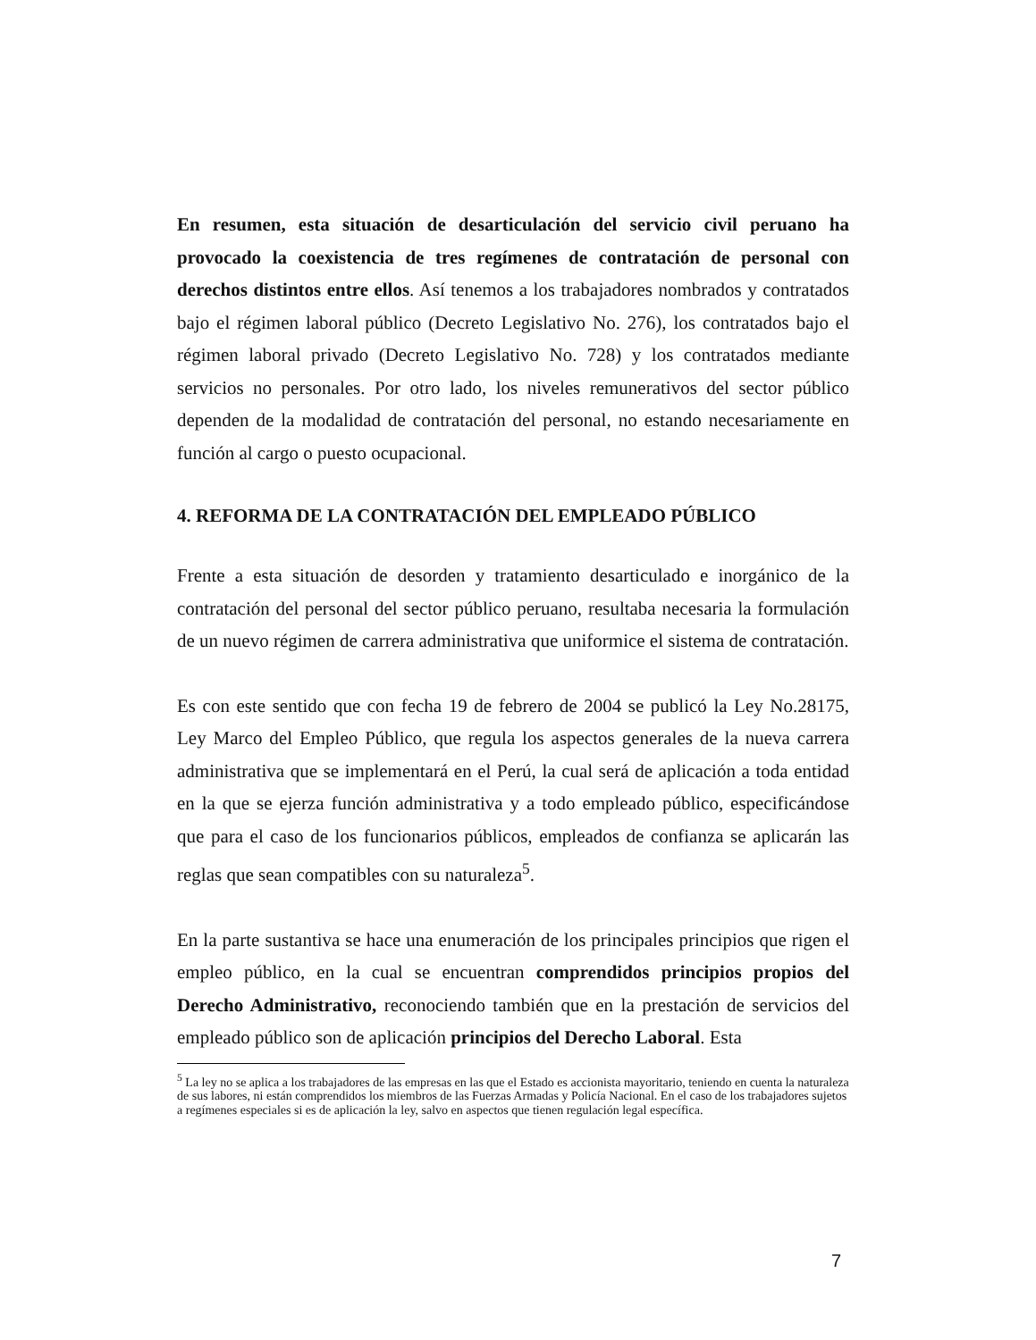En resumen, esta situación de desarticulación del servicio civil peruano ha provocado la coexistencia de tres regímenes de contratación de personal con derechos distintos entre ellos. Así tenemos a los trabajadores nombrados y contratados bajo el régimen laboral público (Decreto Legislativo No. 276), los contratados bajo el régimen laboral privado (Decreto Legislativo No. 728) y los contratados mediante servicios no personales. Por otro lado, los niveles remunerativos del sector público dependen de la modalidad de contratación del personal, no estando necesariamente en función al cargo o puesto ocupacional.
4. REFORMA DE LA CONTRATACIÓN DEL EMPLEADO PÚBLICO
Frente a esta situación de desorden y tratamiento desarticulado e inorgánico de la contratación del personal del sector público peruano, resultaba necesaria la formulación de un nuevo régimen de carrera administrativa que uniformice el sistema de contratación.
Es con este sentido que con fecha 19 de febrero de 2004 se publicó la Ley No.28175, Ley Marco del Empleo Público, que regula los aspectos generales de la nueva carrera administrativa que se implementará en el Perú, la cual será de aplicación a toda entidad en la que se ejerza función administrativa y a todo empleado público, especificándose que para el caso de los funcionarios públicos, empleados de confianza se aplicarán las reglas que sean compatibles con su naturaleza<sup>5</sup>.
En la parte sustantiva se hace una enumeración de los principales principios que rigen el empleo público, en la cual se encuentran comprendidos principios propios del Derecho Administrativo, reconociendo también que en la prestación de servicios del empleado público son de aplicación principios del Derecho Laboral. Esta
<sup>5</sup> La ley no se aplica a los trabajadores de las empresas en las que el Estado es accionista mayoritario, teniendo en cuenta la naturaleza de sus labores, ni están comprendidos los miembros de las Fuerzas Armadas y Policía Nacional. En el caso de los trabajadores sujetos a regímenes especiales si es de aplicación la ley, salvo en aspectos que tienen regulación legal específica.
7